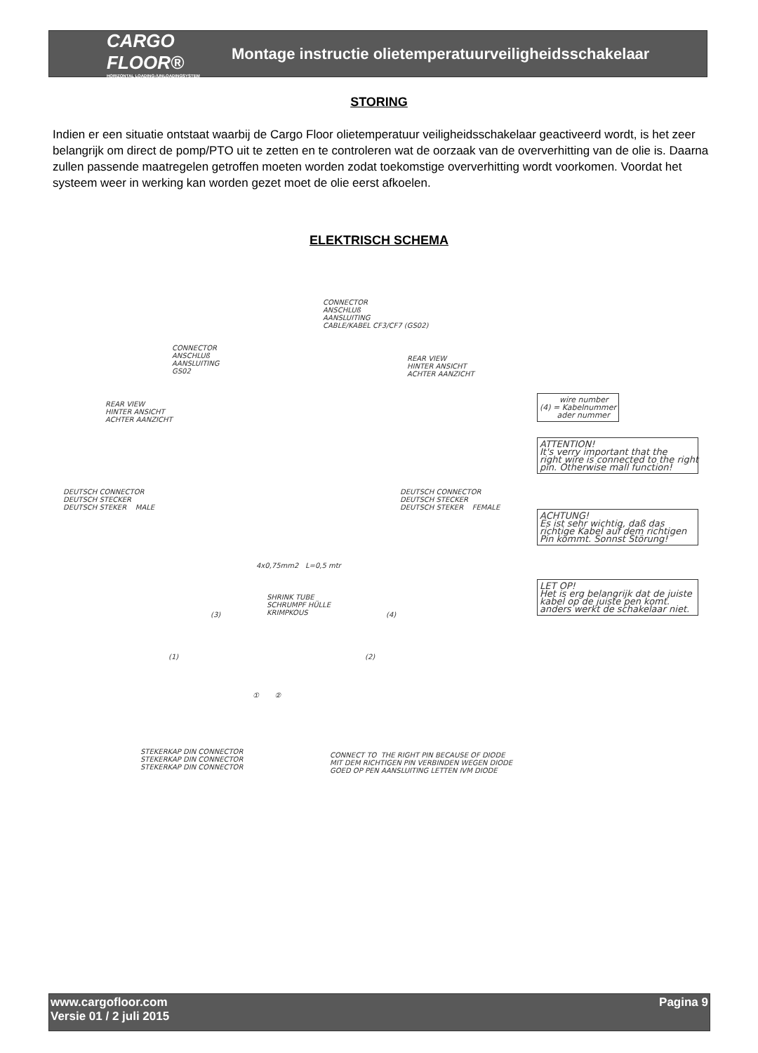CARGO FLOOR®
HORIZONTAL LOADING-/UNLOADINGSYSTEM
Montage instructie olietemperatuurveiligheidsschakelaar
STORING
Indien er een situatie ontstaat waarbij de Cargo Floor olietemperatuur veiligheidsschakelaar geactiveerd wordt, is het zeer belangrijk om direct de pomp/PTO uit te zetten en te controleren wat de oorzaak van de oververhitting van de olie is. Daarna zullen passende maatregelen getroffen moeten worden zodat toekomstige oververhitting wordt voorkomen. Voordat het systeem weer in werking kan worden gezet moet de olie eerst afkoelen.
ELEKTRISCH SCHEMA
CONNECTOR ANSCHLUß AANSLUITING CABLE/KABEL CF3/CF7 (GS02)
CONNECTOR ANSCHLUß AANSLUITING GS02
REAR VIEW HINTER ANSICHT ACHTER AANZICHT
REAR VIEW HINTER ANSICHT ACHTER AANZICHT
DEUTSCH CONNECTOR DEUTSCH STECKER DEUTSCH STEKER MALE
DEUTSCH CONNECTOR DEUTSCH STECKER DEUTSCH STEKER FEMALE
4x0,75mm2 L=0,5 mtr
SHRINK TUBE SCHRUMPF HÜLLE KRIMPKOUS
(3)
(4)
(1)
(2)
① ②
STEKERKAP DIN CONNECTOR STEKERKAP DIN CONNECTOR STEKERKAP DIN CONNECTOR
CONNECT TO THE RIGHT PIN BECAUSE OF DIODE MIT DEM RICHTIGEN PIN VERBINDEN WEGEN DIODE GOED OP PEN AANSLUITING LETTEN IVM DIODE
wire number (4) = Kabelnummer ader nummer
ATTENTION! It's verry important that the right wire is connected to the right pin. Otherwise mall function!
ACHTUNG! Es ist sehr wichtig, daß das richtige Kabel auf dem richtigen Pin kommt. Sonnst Störung!
LET OP! Het is erg belangrijk dat de juiste kabel op de juiste pen komt. anders werkt de schakelaar niet.
www.cargofloor.com
Versie 01 / 2 juli 2015
Pagina 9